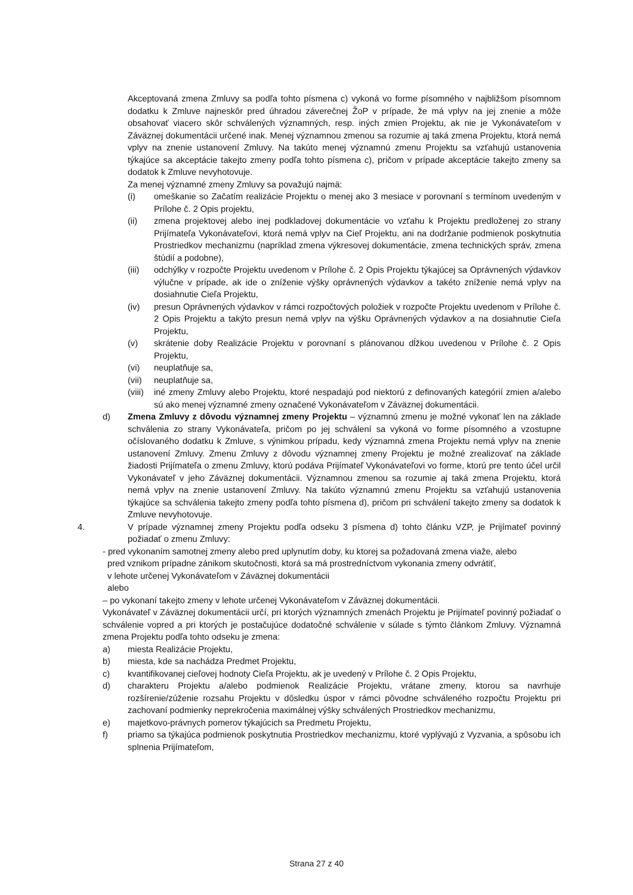Akceptovaná zmena Zmluvy sa podľa tohto písmena c) vykoná vo forme písomného v najbližšom písomnom dodatku k Zmluve najneskôr pred úhradou záverečnej ŽoP v prípade, že má vplyv na jej znenie a môže obsahovať viacero skôr schválených významných, resp. iných zmien Projektu, ak nie je Vykonávateľom v Záväznej dokumentácii určené inak. Menej významnou zmenou sa rozumie aj taká zmena Projektu, ktorá nemá vplyv na znenie ustanovení Zmluvy. Na takúto menej významnú zmenu Projektu sa vzťahujú ustanovenia týkajúce sa akceptácie takejto zmeny podľa tohto písmena c), pričom v prípade akceptácie takejto zmeny sa dodatok k Zmluve nevyhotovuje.
Za menej významné zmeny Zmluvy sa považujú najmä:
(i) omeškanie so Začatím realizácie Projektu o menej ako 3 mesiace v porovnaní s termínom uvedeným v Prílohe č. 2 Opis projektu,
(ii) zmena projektovej alebo inej podkladovej dokumentácie vo vzťahu k Projektu predloženej zo strany Prijímateľa Vykonávateľovi, ktorá nemá vplyv na Cieľ Projektu, ani na dodržanie podmienok poskytnutia Prostriedkov mechanizmu (napríklad zmena výkresovej dokumentácie, zmena technických správ, zmena štúdií a podobne),
(iii) odchýlky v rozpočte Projektu uvedenom v Prílohe č. 2 Opis Projektu týkajúcej sa Oprávnených výdavkov výlučne v prípade, ak ide o zníženie výšky oprávnených výdavkov a takéto zníženie nemá vplyv na dosiahnutie Cieľa Projektu,
(iv) presun Oprávnených výdavkov v rámci rozpočtových položiek v rozpočte Projektu uvedenom v Prílohe č. 2 Opis Projektu a takýto presun nemá vplyv na výšku Oprávnených výdavkov a na dosiahnutie Cieľa Projektu,
(v) skrátenie doby Realizácie Projektu v porovnaní s plánovanou dĺžkou uvedenou v Prílohe č. 2 Opis Projektu,
(vi) neuplatňuje sa,
(vii) neuplatňuje sa,
(viii) iné zmeny Zmluvy alebo Projektu, ktoré nespadajú pod niektorú z definovaných kategórií zmien a/alebo sú ako menej významné zmeny označené Vykonávateľom v Záväznej dokumentácii.
d) Zmena Zmluvy z dôvodu významnej zmeny Projektu – významnú zmenu je možné vykonať len na základe schválenia zo strany Vykonávateľa, pričom po jej schválení sa vykoná vo forme písomného a vzostupne očíslovaného dodatku k Zmluve, s výnimkou prípadu, kedy významná zmena Projektu nemá vplyv na znenie ustanovení Zmluvy. Zmenu Zmluvy z dôvodu významnej zmeny Projektu je možné zrealizovať na základe žiadosti Prijímateľa o zmenu Zmluvy, ktorú podáva Prijímateľ Vykonávateľovi vo forme, ktorú pre tento účel určil Vykonávateľ v jeho Záväznej dokumentácii. Významnou zmenou sa rozumie aj taká zmena Projektu, ktorá nemá vplyv na znenie ustanovení Zmluvy. Na takúto významnú zmenu Projektu sa vzťahujú ustanovenia týkajúce sa schválenia takejto zmeny podľa tohto písmena d), pričom pri schválení takejto zmeny sa dodatok k Zmluve nevyhotovuje.
4. V prípade významnej zmeny Projektu podľa odseku 3 písmena d) tohto článku VZP, je Prijímateľ povinný požiadať o zmenu Zmluvy:
- pred vykonaním samotnej zmeny alebo pred uplynutím doby, ku ktorej sa požadovaná zmena viaže, alebo
pred vznikom prípadne zánikom skutočnosti, ktorá sa má prostredníctvom vykonania zmeny odvrátiť,
v lehote určenej Vykonávateľom v Záväznej dokumentácii
alebo
– po vykonaní takejto zmeny v lehote určenej Vykonávateľom v Záväznej dokumentácii.
Vykonávateľ v Záväznej dokumentácii určí, pri ktorých významných zmenách Projektu je Prijímateľ povinný požiadať o schválenie vopred a pri ktorých je postačujúce dodatočné schválenie v súlade s týmto článkom Zmluvy. Významná zmena Projektu podľa tohto odseku je zmena:
a) miesta Realizácie Projektu,
b) miesta, kde sa nachádza Predmet Projektu,
c) kvantifikovanej cieľovej hodnoty Cieľa Projektu, ak je uvedený v Prílohe č. 2 Opis Projektu,
d) charakteru Projektu a/alebo podmienok Realizácie Projektu, vrátane zmeny, ktorou sa navrhuje rozšírenie/zúženie rozsahu Projektu v dôsledku úspor v rámci pôvodne schváleného rozpočtu Projektu pri zachovaní podmienky neprekročenia maximálnej výšky schválených Prostriedkov mechanizmu,
e) majetkovo-právnych pomerov týkajúcich sa Predmetu Projektu,
f) priamo sa týkajúca podmienok poskytnutia Prostriedkov mechanizmu, ktoré vyplývajú z Vyzvania, a spôsobu ich splnenia Prijímateľom,
Strana 27 z 40